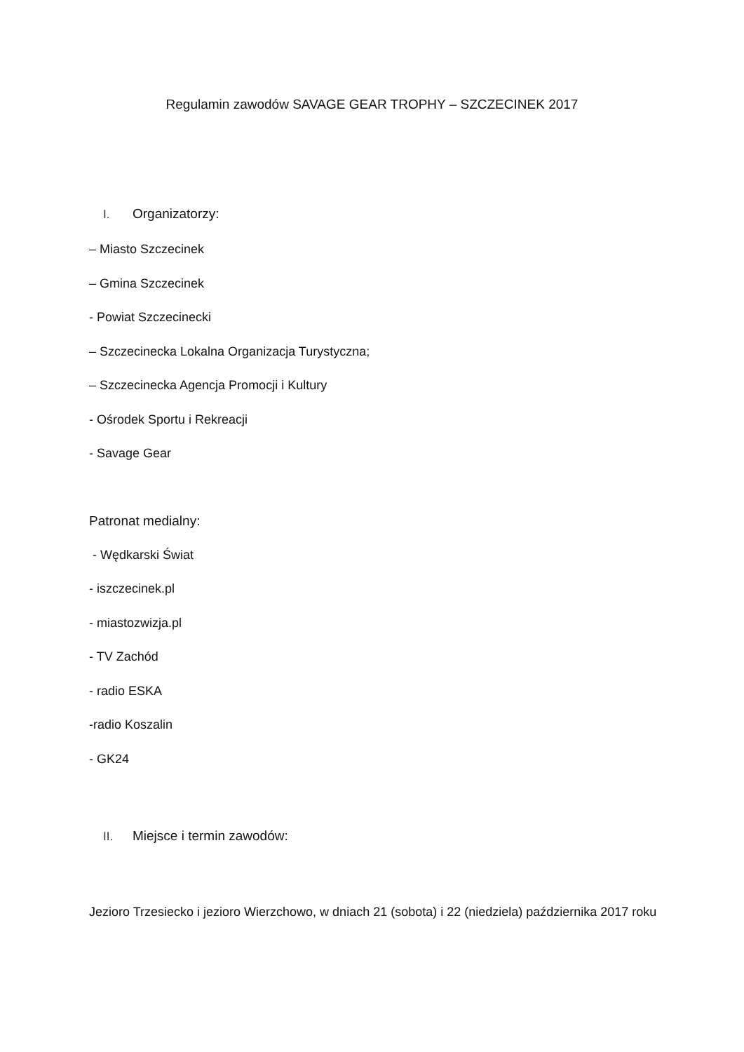Regulamin zawodów SAVAGE GEAR TROPHY – SZCZECINEK 2017
I. Organizatorzy:
– Miasto Szczecinek
– Gmina Szczecinek
- Powiat Szczecinecki
– Szczecinecka Lokalna Organizacja Turystyczna;
– Szczecinecka Agencja Promocji i Kultury
- Ośrodek Sportu i Rekreacji
- Savage Gear
Patronat medialny:
- Wędkarski Świat
- iszczecinek.pl
- miastozwizja.pl
- TV Zachód
- radio ESKA
-radio Koszalin
- GK24
II. Miejsce i termin zawodów:
Jezioro Trzesiecko i jezioro Wierzchowo, w dniach 21 (sobota) i 22 (niedziela) października 2017 roku